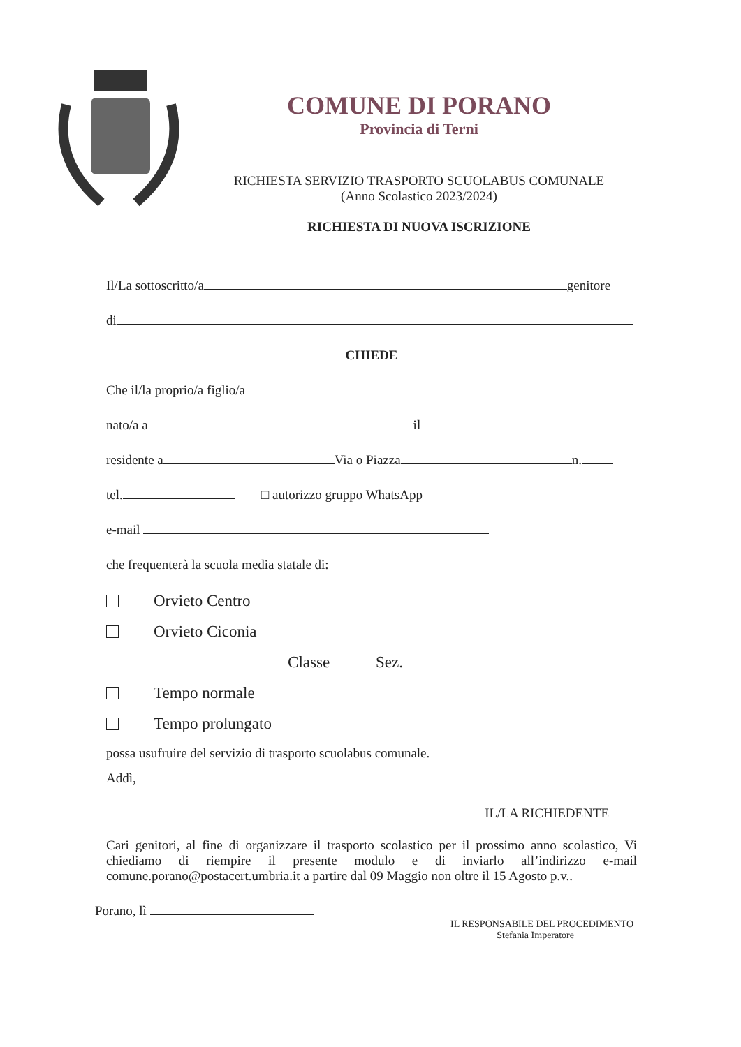COMUNE DI PORANO
Provincia di Terni
RICHIESTA SERVIZIO TRASPORTO SCUOLABUS COMUNALE
(Anno Scolastico 2023/2024)
RICHIESTA DI NUOVA ISCRIZIONE
Il/La sottoscritto/a genitore
di
CHIEDE
Che il/la proprio/a figlio/a
nato/a a il
residente a Via o Piazza n.
tel. □ autorizzo gruppo WhatsApp
e-mail
che frequenterà la scuola media statale di:
Orvieto Centro
Orvieto Ciconia
Classe Sez.
Tempo normale
Tempo prolungato
possa usufruire del servizio di trasporto scuolabus comunale.
Addì,
IL/LA RICHIEDENTE
Cari genitori, al fine di organizzare il trasporto scolastico per il prossimo anno scolastico, Vi chiediamo di riempire il presente modulo e di inviarlo all’indirizzo e-mail comune.porano@postacert.umbria.it a partire dal 09 Maggio non oltre il 15 Agosto p.v..
Porano, lì
IL RESPONSABILE DEL PROCEDIMENTO
Stefania Imperatore